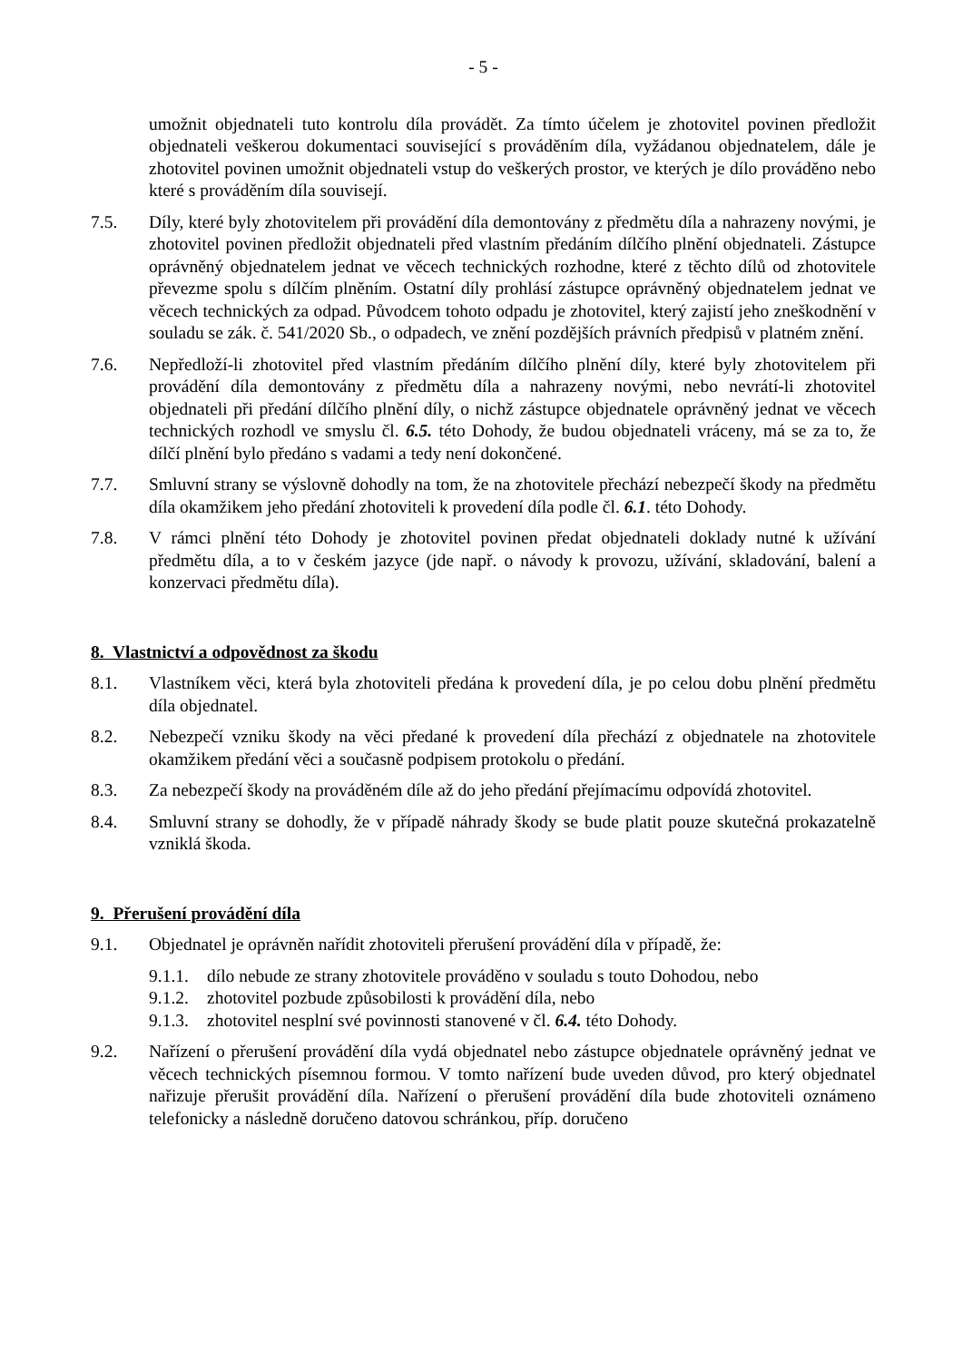- 5 -
umožnit objednateli tuto kontrolu díla provádět. Za tímto účelem je zhotovitel povinen předložit objednateli veškerou dokumentaci související s prováděním díla, vyžádanou objednatelem, dále je zhotovitel povinen umožnit objednateli vstup do veškerých prostor, ve kterých je dílo prováděno nebo které s prováděním díla souvisejí.
7.5. Díly, které byly zhotovitelem při provádění díla demontovány z předmětu díla a nahrazeny novými, je zhotovitel povinen předložit objednateli před vlastním předáním dílčího plnění objednateli. Zástupce oprávněný objednatelem jednat ve věcech technických rozhodne, které z těchto dílů od zhotovitele převezme spolu s dílčím plněním. Ostatní díly prohlásí zástupce oprávněný objednatelem jednat ve věcech technických za odpad. Původcem tohoto odpadu je zhotovitel, který zajistí jeho zneškodnění v souladu se zák. č. 541/2020 Sb., o odpadech, ve znění pozdějších právních předpisů v platném znění.
7.6. Nepředloží-li zhotovitel před vlastním předáním dílčího plnění díly, které byly zhotovitelem při provádění díla demontovány z předmětu díla a nahrazeny novými, nebo nevrátí-li zhotovitel objednateli při předání dílčího plnění díly, o nichž zástupce objednatele oprávněný jednat ve věcech technických rozhodl ve smyslu čl. 6.5. této Dohody, že budou objednateli vráceny, má se za to, že dílčí plnění bylo předáno s vadami a tedy není dokončené.
7.7. Smluvní strany se výslovně dohodly na tom, že na zhotovitele přechází nebezpečí škody na předmětu díla okamžikem jeho předání zhotoviteli k provedení díla podle čl. 6.1. této Dohody.
7.8. V rámci plnění této Dohody je zhotovitel povinen předat objednateli doklady nutné k užívání předmětu díla, a to v českém jazyce (jde např. o návody k provozu, užívání, skladování, balení a konzervaci předmětu díla).
8. Vlastnictví a odpovědnost za škodu
8.1. Vlastníkem věci, která byla zhotoviteli předána k provedení díla, je po celou dobu plnění předmětu díla objednatel.
8.2. Nebezpečí vzniku škody na věci předané k provedení díla přechází z objednatele na zhotovitele okamžikem předání věci a současně podpisem protokolu o předání.
8.3. Za nebezpečí škody na prováděném díle až do jeho předání přejímacímu odpovídá zhotovitel.
8.4. Smluvní strany se dohodly, že v případě náhrady škody se bude platit pouze skutečná prokazatelně vzniklá škoda.
9. Přerušení provádění díla
9.1. Objednatel je oprávněn nařídit zhotoviteli přerušení provádění díla v případě, že:
9.1.1.
dílo nebude ze strany zhotovitele prováděno v souladu s touto Dohodou, nebo
9.1.2.
zhotovitel pozbude způsobilosti k provádění díla, nebo
9.1.3.
zhotovitel nesplní své povinnosti stanovené v čl. 6.4. této Dohody.
9.2. Nařízení o přerušení provádění díla vydá objednatel nebo zástupce objednatele oprávněný jednat ve věcech technických písemnou formou. V tomto nařízení bude uveden důvod, pro který objednatel nařizuje přerušit provádění díla. Nařízení o přerušení provádění díla bude zhotoviteli oznámeno telefonicky a následně doručeno datovou schránkou, příp. doručeno